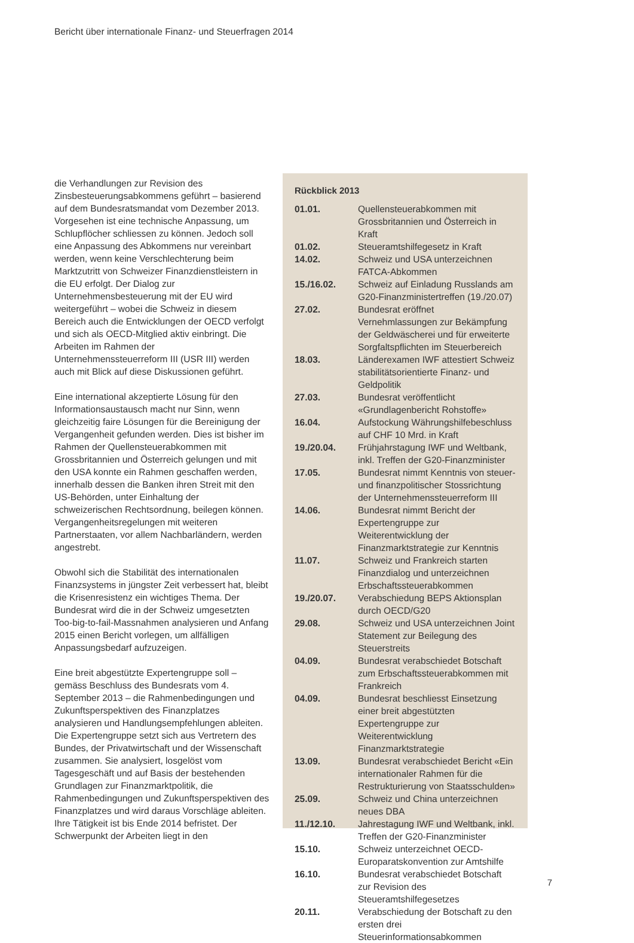Bericht über internationale Finanz- und Steuerfragen 2014
die Verhandlungen zur Revision des Zinsbesteuerungsabkommens geführt – basierend auf dem Bundesratsmandat vom Dezember 2013. Vorgesehen ist eine technische Anpassung, um Schlupflöcher schliessen zu können. Jedoch soll eine Anpassung des Abkommens nur vereinbart werden, wenn keine Verschlechterung beim Marktzutritt von Schweizer Finanzdienstleistern in die EU erfolgt. Der Dialog zur Unternehmensbesteuerung mit der EU wird weitergeführt – wobei die Schweiz in diesem Bereich auch die Entwicklungen der OECD verfolgt und sich als OECD-Mitglied aktiv einbringt. Die Arbeiten im Rahmen der Unternehmenssteuerreform III (USR III) werden auch mit Blick auf diese Diskussionen geführt.
Eine international akzeptierte Lösung für den Informationsaustausch macht nur Sinn, wenn gleichzeitig faire Lösungen für die Bereinigung der Vergangenheit gefunden werden. Dies ist bisher im Rahmen der Quellensteuerabkommen mit Grossbritannien und Österreich gelungen und mit den USA konnte ein Rahmen geschaffen werden, innerhalb dessen die Banken ihren Streit mit den US-Behörden, unter Einhaltung der schweizerischen Rechtsordnung, beilegen können. Vergangenheitsregelungen mit weiteren Partnerstaaten, vor allem Nachbarländern, werden angestrebt.
Obwohl sich die Stabilität des internationalen Finanzsystems in jüngster Zeit verbessert hat, bleibt die Krisenresistenz ein wichtiges Thema. Der Bundesrat wird die in der Schweiz umgesetzten Too-big-to-fail-Massnahmen analysieren und Anfang 2015 einen Bericht vorlegen, um allfälligen Anpassungsbedarf aufzuzeigen.
Eine breit abgestützte Expertengruppe soll – gemäss Beschluss des Bundesrats vom 4. September 2013 – die Rahmenbedingungen und Zukunftsperspektiven des Finanzplatzes analysieren und Handlungsempfehlungen ableiten. Die Expertengruppe setzt sich aus Vertretern des Bundes, der Privatwirtschaft und der Wissenschaft zusammen. Sie analysiert, losgelöst vom Tagesgeschäft und auf Basis der bestehenden Grundlagen zur Finanzmarktpolitik, die Rahmenbedingungen und Zukunftsperspektiven des Finanzplatzes und wird daraus Vorschläge ableiten. Ihre Tätigkeit ist bis Ende 2014 befristet. Der Schwerpunkt der Arbeiten liegt in den
Rückblick 2013
| 01.01. | Quellensteuerabkommen mit Grossbritannien und Österreich in Kraft |
| 01.02. | Steueramtshilfegesetz in Kraft |
| 14.02. | Schweiz und USA unterzeichnen FATCA-Abkommen |
| 15./16.02. | Schweiz auf Einladung Russlands am G20-Finanzministertreffen (19./20.07) |
| 27.02. | Bundesrat eröffnet Vernehmlassungen zur Bekämpfung der Geldwäscherei und für erweiterte Sorgfaltspflichten im Steuerbereich |
| 18.03. | Länderexamen IWF attestiert Schweiz stabilitätsorientierte Finanz- und Geldpolitik |
| 27.03. | Bundesrat veröffentlicht «Grundlagenbericht Rohstoffe» |
| 16.04. | Aufstockung Währungshilfebeschluss auf CHF 10 Mrd. in Kraft |
| 19./20.04. | Frühjahrstagung IWF und Weltbank, inkl. Treffen der G20-Finanzminister |
| 17.05. | Bundesrat nimmt Kenntnis von steuer- und finanzpolitischer Stossrichtung der Unternehmenssteuerreform III |
| 14.06. | Bundesrat nimmt Bericht der Expertengruppe zur Weiterentwicklung der Finanzmarktstrategie zur Kenntnis |
| 11.07. | Schweiz und Frankreich starten Finanzdialog und unterzeichnen Erbschaftssteuerabkommen |
| 19./20.07. | Verabschiedung BEPS Aktionsplan durch OECD/G20 |
| 29.08. | Schweiz und USA unterzeichnen Joint Statement zur Beilegung des Steuerstreits |
| 04.09. | Bundesrat verabschiedet Botschaft zum Erbschaftssteuerabkommen mit Frankreich |
| 04.09. | Bundesrat beschliesst Einsetzung einer breit abgestützten Expertengruppe zur Weiterentwicklung Finanzmarktstrategie |
| 13.09. | Bundesrat verabschiedet Bericht «Ein internationaler Rahmen für die Restrukturierung von Staatsschulden» |
| 25.09. | Schweiz und China unterzeichnen neues DBA |
| 11./12.10. | Jahrestagung IWF und Weltbank, inkl. Treffen der G20-Finanzminister |
| 15.10. | Schweiz unterzeichnet OECD-Europaratskonvention zur Amtshilfe |
| 16.10. | Bundesrat verabschiedet Botschaft zur Revision des Steueramtshilfegesetzes |
| 20.11. | Verabschiedung der Botschaft zu den ersten drei Steuerinformationsabkommen |
7